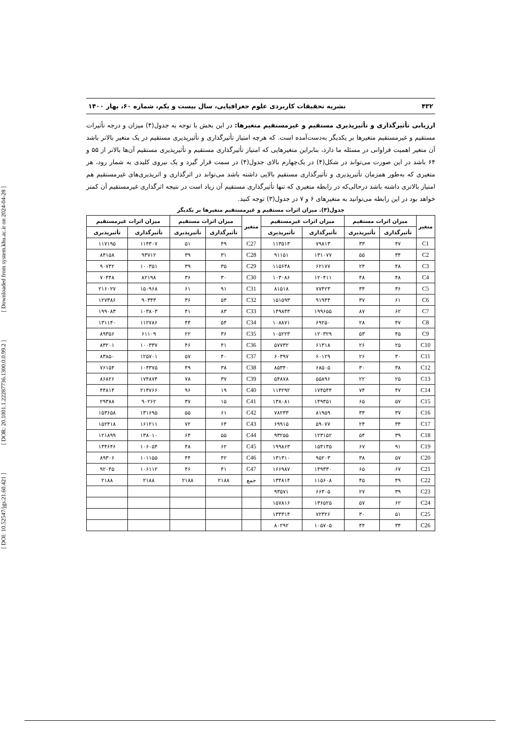[ DOI: 10.52547/jgs.21.60.421 ] [ DOR: 20.1001.1.22287736.1300.0.0.99.2 ] [ Downloaded from system.khu.ac.ir on 2024-04-28 ]
۴۳۲ نشریه تحقیقات کاربردی علوم جغرافیایی، سال بیست و یکم، شماره ۶۰، بهار ۱۴۰۰
ارزیابی تأثیرگذاری و تأثیرپذیری مستقیم و غیرمستقیم متغیرها: در این بخش با توجه به جدول(۴) میزان و درجه تأثیرات مستقیم و غیرمستقیم متغیرها بر یکدیگر به‌دست‌آمده است. که هرچه امتیاز تأثیرگذاری و تأثیرپذیری مستقیم در یک متغیر بالاتر باشد آن متغیر اهمیت فراوانی در مسئله ما دارد، بنابراین متغیرهایی که امتیاز تأثیرگذاری مستقیم و تأثیرپذیری مستقیم آن‌ها بالاتر از ۵۵ و ۶۴ باشد در این صورت می‌تواند در شکل(۴) در یک‌چهارم بالای جدول(۴) در سمت قرار گیرد و یک نیروی کلیدی به شمار رود، هر متغیری که به‌طور همزمان تأثیرپذیری و تأثیرگذاری مستقیم بالایی داشته باشد می‌تواند در اثرگذاری و اثرپذیری‌های غیرمستقیم هم امتیاز بالاتری داشته باشد درحالی‌که در رابطه متغیری که تنها تأثیرگذاری مستقیم آن زیاد است در نتیجه اثرگذاری غیرمستقیم آن کمتر خواهد بود در این رابطه می‌توانید به متغیرهای ۶ و ۷ در جدول(۳) توجه کنید.
جدول(۳). میزان اثرات مستقیم و غیرمستقیم متغیرها بر یکدیگر
| متغیر | میزان اثرات مستقیم | | میزان اثرات غیرمستقیم | | متغیر | میزان اثرات مستقیم | | میزان اثرات غیرمستقیم | |
| --- | --- | --- | --- | --- | --- | --- | --- | --- | --- |
| | تأثیرگذاری | تأثیرپذیری | تأثیرگذاری | تأثیرپذیری | | تأثیرگذاری | تأثیرپذیری | تأثیرگذاری | تأثیرپذیری |
| C1 | ۴۷ | ۳۳ | ۷۹۸۱۳ | ۱۱۳۵۱۳ | C27 | ۴۹ | ۵۱ | ۱۱۴۳۰۷ | ۱۱۷۱۹۵ |
| C2 | ۳۴ | ۵۵ | ۱۳۱۰۷۷ | ۹۱۱۵۱ | C28 | ۳۱ | ۳۹ | ۹۳۷۱۲ | ۸۴۱۵۸ |
| C3 | ۴۸ | ۲۴ | ۶۲۱۷۷ | ۱۱۵۶۴۸ | C29 | ۳۵ | ۳۹ | ۱۰۰۳۵۱ | ۹۰۷۴۲ |
| C4 | ۴۸ | ۴۸ | ۱۲۰۴۱۱ | ۱۰۳۰۸۶ | C30 | ۳۰ | ۳۶ | ۸۲۱۹۸ | ۷۰۴۴۸ |
| C5 | ۳۶ | ۳۴ | ۷۷۴۲۳ | ۸۱۵۱۸ | C31 | ۹۱ | ۶۱ | ۱۵۰۹۶۸ | ۲۱۶۰۲۷ |
| C6 | ۶۱ | ۳۷ | ۹۱۹۴۴ | ۱۵۱۵۹۳ | C32 | ۵۴ | ۳۶ | ۹۰۳۴۳ | ۱۲۷۳۸۶ |
| C7 | ۶۲ | ۸۷ | ۱۹۹۶۵۵ | ۱۴۹۸۴۳ | C33 | ۸۳ | ۴۱ | ۱۰۳۸۰۳ | ۱۹۹۰۸۳ |
| C8 | ۴۷ | ۲۸ | ۶۹۲۵۰ | ۱۰۸۸۷۱ | C34 | ۵۴ | ۴۴ | ۱۱۲۷۸۶ | ۱۳۱۱۴۰ |
| C9 | ۴۵ | ۵۳ | ۱۲۰۳۲۹ | ۱۰۵۲۲۳ | C35 | ۳۶ | ۲۲ | ۶۱۱۰۹ | ۸۹۳۵۶ |
| C10 | ۲۵ | ۲۶ | ۶۱۳۱۸ | ۵۷۷۳۲ | C36 | ۴۱ | ۴۶ | ۱۰۰۳۳۷ | ۸۳۲۰۱ |
| C11 | ۳۰ | ۲۶ | ۶۰۱۲۹ | ۶۰۳۹۷ | C37 | ۴۰ | ۵۷ | ۱۲۵۷۰۱ | ۸۳۸۵۰ |
| C12 | ۳۸ | ۳۰ | ۶۸۵۰۵ | ۸۵۳۴۰ | C38 | ۳۸ | ۴۹ | ۱۰۴۳۷۵ | ۷۶۱۵۴ |
| C13 | ۲۵ | ۲۲ | ۵۵۸۹۶ | ۵۴۸۷۸ | C39 | ۳۷ | ۷۸ | ۱۷۴۸۷۴ | ۸۶۸۲۶ |
| C14 | ۴۷ | ۷۴ | ۱۷۴۵۴۴ | ۱۱۴۲۹۲ | C40 | ۱۹ | ۹۶ | ۲۱۴۷۶۶ | ۴۴۸۱۴ |
| C15 | ۵۷ | ۶۵ | ۱۴۹۳۵۱ | ۱۳۸۰۸۱ | C41 | ۱۵ | ۳۷ | ۹۰۲۶۲ | ۲۹۳۸۸ |
| C16 | ۳۷ | ۳۴ | ۸۱۹۵۹ | ۷۸۲۳۳ | C42 | ۶۱ | ۵۵ | ۱۳۱۶۹۵ | ۱۵۳۶۵۸ |
| C17 | ۳۴ | ۲۴ | ۵۹۰۷۷ | ۶۹۹۱۵ | C43 | ۶۴ | ۷۲ | ۱۶۱۲۱۱ | ۱۵۲۴۱۸ |
| C18 | ۳۹ | ۵۴ | ۱۲۳۱۵۲ | ۹۳۲۵۵ | C44 | ۵۵ | ۶۴ | ۱۳۸۰۱۰ | ۱۲۱۸۹۹ |
| C19 | ۹۱ | ۶۷ | ۱۵۴۱۳۵ | ۱۹۹۸۶۳ | C45 | ۶۲ | ۴۸ | ۱۰۶۰۵۴ | ۱۳۴۶۴۶ |
| C20 | ۵۷ | ۳۸ | ۹۵۲۰۳ | ۱۳۱۳۱۰ | C46 | ۴۲ | ۴۴ | ۱۰۱۱۵۵ | ۸۹۳۰۶ |
| C21 | ۶۷ | ۶۵ | ۱۴۹۳۳۰ | ۱۶۶۹۸۷ | C47 | ۴۱ | ۴۶ | ۱۰۶۱۱۲ | ۹۲۰۴۵ |
| C22 | ۴۹ | ۴۵ | ۱۱۵۶۰۸ | ۱۳۴۸۱۴ | جمع | ۲۱۸۸ | ۲۱۸۸ | ۲۱۸۸ | ۲۱۸۸ |
| C23 | ۳۹ | ۲۷ | ۶۶۳۰۵ | ۹۳۵۷۱ | | | | | |
| C24 | ۶۲ | ۵۷ | ۱۳۶۵۲۵ | ۱۵۷۸۱۶ | | | | | |
| C25 | ۵۱ | ۳۰ | ۷۲۳۲۶ | ۱۳۴۳۱۴ | | | | | |
| C26 | ۳۴ | ۴۴ | ۱۰۵۷۰۵ | ۸۰۲۹۲ | | | | | |